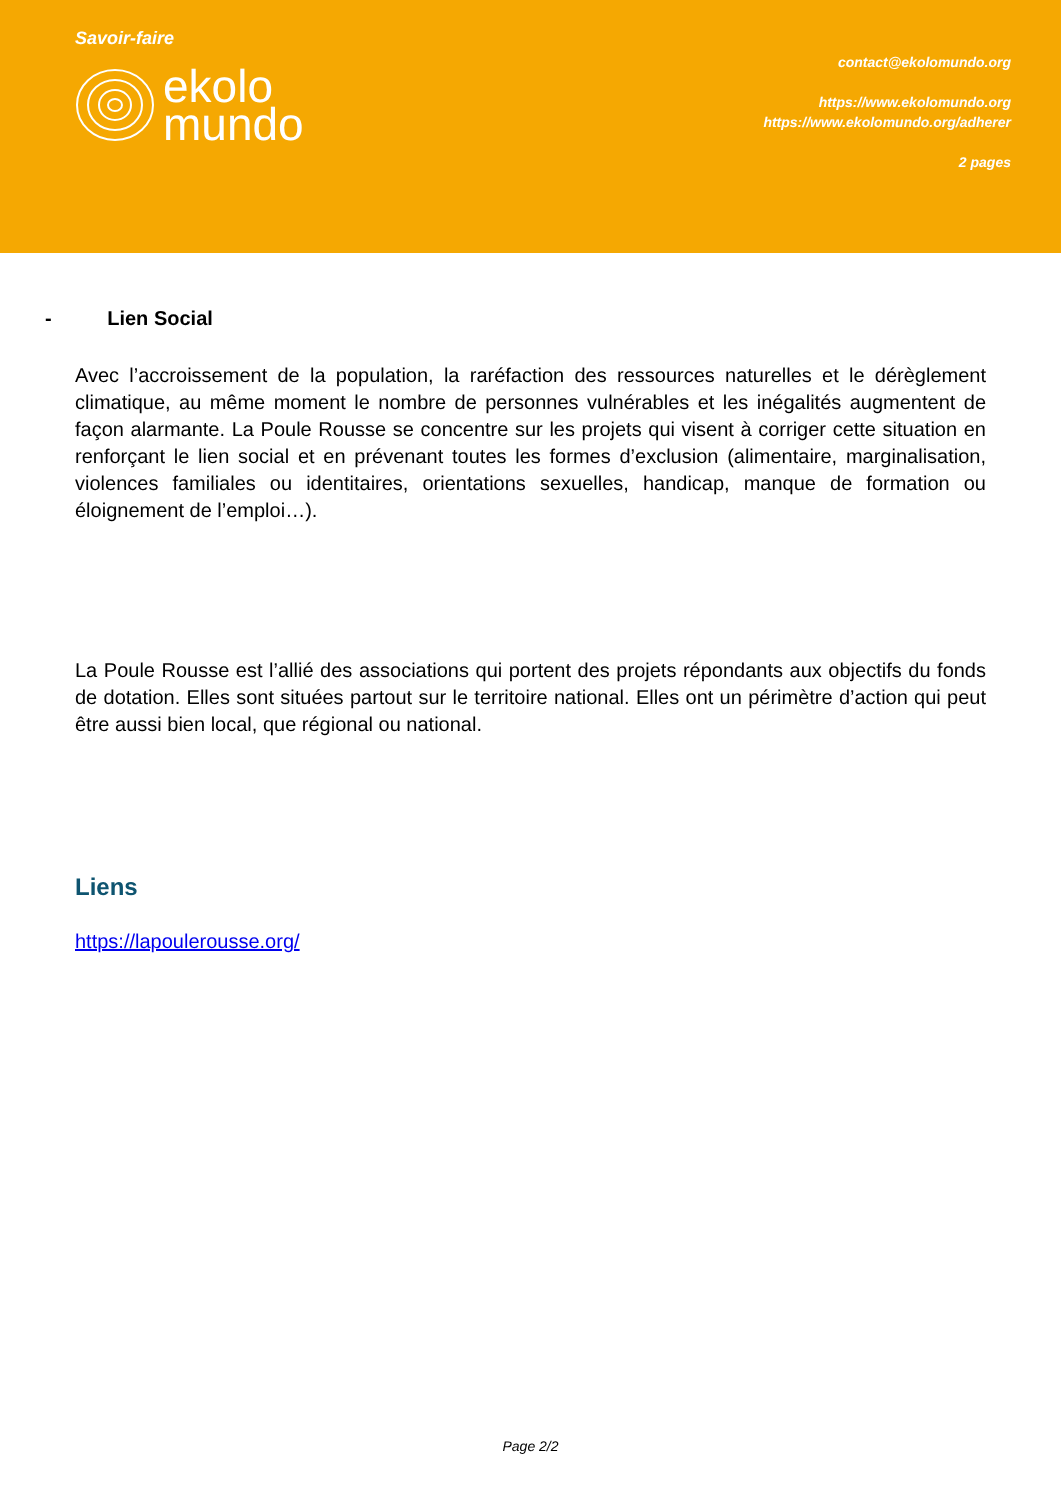Savoir-faire
ekolo
mundo
contact@ekolomundo.org
https://www.ekolomundo.org
https://www.ekolomundo.org/adherer
2 pages
- Lien Social
Avec l’accroissement de la population, la raréfaction des ressources naturelles et le dérèglement climatique, au même moment le nombre de personnes vulnérables et les inégalités augmentent de façon alarmante. La Poule Rousse se concentre sur les projets qui visent à corriger cette situation en renforçant le lien social et en prévenant toutes les formes d’exclusion (alimentaire, marginalisation, violences familiales ou identitaires, orientations sexuelles, handicap, manque de formation ou éloignement de l’emploi…).
La Poule Rousse est l’allié des associations qui portent des projets répondants aux objectifs du fonds de dotation. Elles sont situées partout sur le territoire national. Elles ont un périmètre d’action qui peut être aussi bien local, que régional ou national.
Liens
https://lapoulerousse.org/
Page 2/2